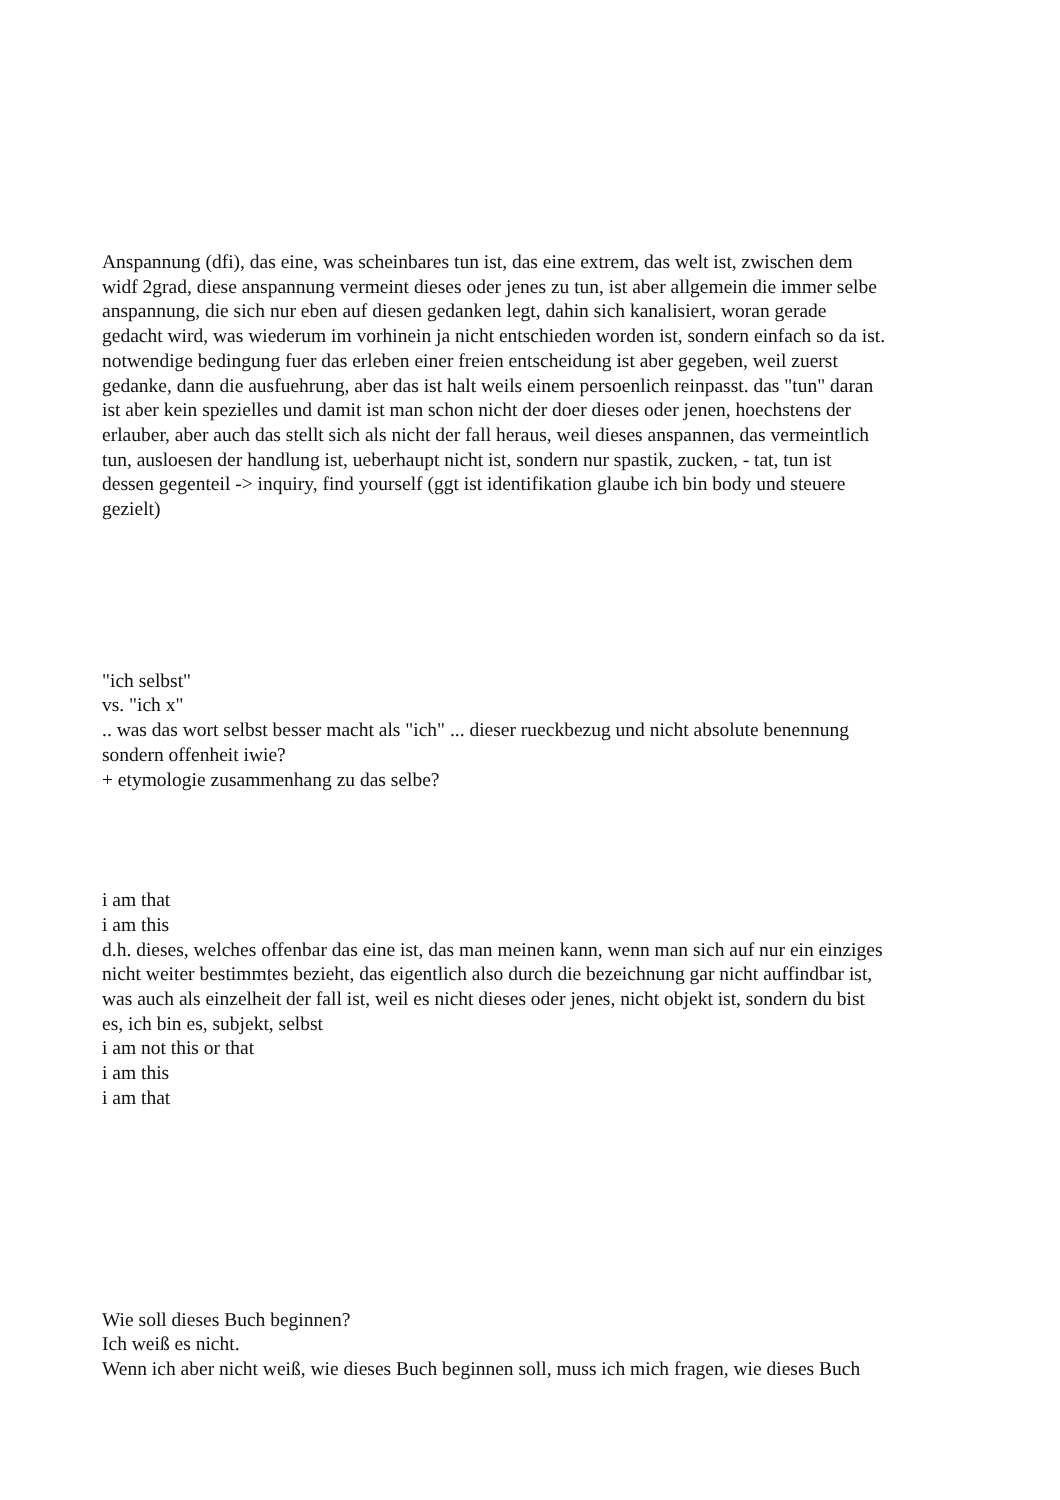Anspannung (dfi), das eine, was scheinbares tun ist, das eine extrem, das welt ist, zwischen dem
widf 2grad, diese anspannung vermeint dieses oder jenes zu tun, ist aber allgemein die immer selbe
anspannung, die sich nur eben auf diesen gedanken legt, dahin sich kanalisiert, woran gerade
gedacht wird, was wiederum im vorhinein ja nicht entschieden worden ist, sondern einfach so da ist.
notwendige bedingung fuer das erleben einer freien entscheidung ist aber gegeben, weil zuerst
gedanke, dann die ausfuehrung, aber das ist halt weils einem persoenlich reinpasst. das "tun" daran
ist aber kein spezielles und damit ist man schon nicht der doer dieses oder jenen, hoechstens der
erlauber, aber auch das stellt sich als nicht der fall heraus, weil dieses anspannen, das vermeintlich
tun, ausloesen der handlung ist, ueberhaupt nicht ist, sondern nur spastik, zucken, - tat, tun ist
dessen gegenteil -> inquiry, find yourself (ggt ist identifikation glaube ich bin body und steuere
gezielt)
"ich selbst"
vs. "ich x"
.. was das wort selbst besser macht als "ich" ... dieser rueckbezug und nicht absolute benennung
sondern offenheit iwie?
+ etymologie zusammenhang zu das selbe?
i am that
i am this
d.h. dieses, welches offenbar das eine ist, das man meinen kann, wenn man sich auf nur ein einziges
nicht weiter bestimmtes bezieht, das eigentlich also durch die bezeichnung gar nicht auffindbar ist,
was auch als einzelheit der fall ist, weil es nicht dieses oder jenes, nicht objekt ist, sondern du bist
es, ich bin es, subjekt, selbst
i am not this or that
i am this
i am that
Wie soll dieses Buch beginnen?
Ich weiß es nicht.
Wenn ich aber nicht weiß, wie dieses Buch beginnen soll, muss ich mich fragen, wie dieses Buch